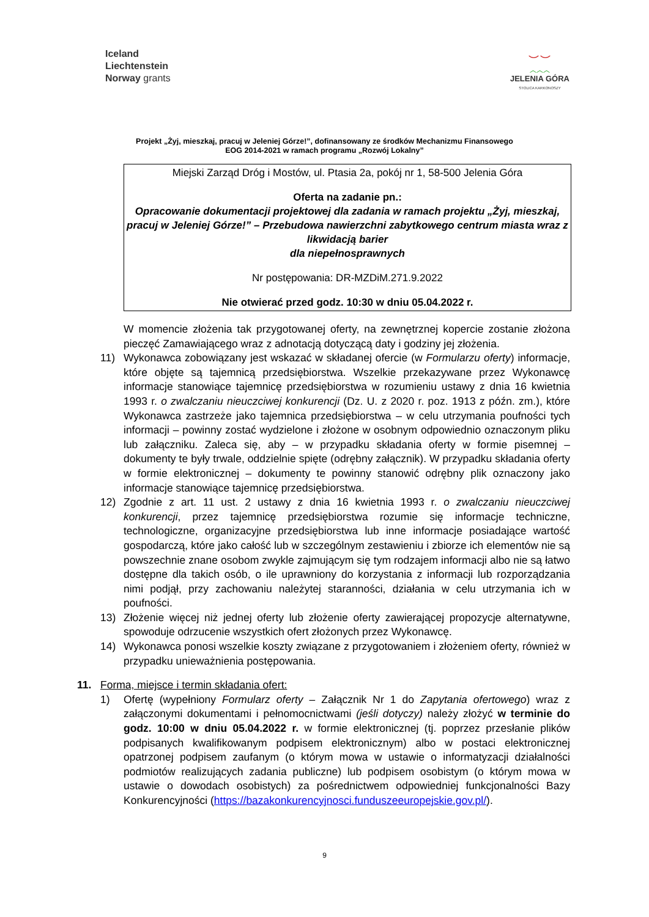Iceland
Liechtenstein
Norway grants
⌣⌣
︿︿︿
JELENIA GÓRA
STOLICA KARKONOSZY
Projekt „Żyj, mieszkaj, pracuj w Jeleniej Górze!”, dofinansowany ze środków Mechanizmu Finansowego
EOG 2014-2021 w ramach programu „Rozwój Lokalny”
Miejski Zarząd Dróg i Mostów, ul. Ptasia 2a, pokój nr 1, 58-500 Jelenia Góra
Oferta na zadanie pn.:
Opracowanie dokumentacji projektowej dla zadania w ramach projektu „Żyj, mieszkaj, pracuj w Jeleniej Górze!” – Przebudowa nawierzchni zabytkowego centrum miasta wraz z likwidacją barier
dla niepełnosprawnych
Nr postępowania: DR-MZDiM.271.9.2022
Nie otwierać przed godz. 10:30 w dniu 05.04.2022 r.
W momencie złożenia tak przygotowanej oferty, na zewnętrznej kopercie zostanie złożona pieczęć Zamawiającego wraz z adnotacją dotyczącą daty i godziny jej złożenia.
11) Wykonawca zobowiązany jest wskazać w składanej ofercie (w Formularzu oferty) informacje, które objęte są tajemnicą przedsiębiorstwa. Wszelkie przekazywane przez Wykonawcę informacje stanowiące tajemnicę przedsiębiorstwa w rozumieniu ustawy z dnia 16 kwietnia 1993 r. o zwalczaniu nieuczciwej konkurencji (Dz. U. z 2020 r. poz. 1913 z późn. zm.), które Wykonawca zastrzeże jako tajemnica przedsiębiorstwa – w celu utrzymania poufności tych informacji – powinny zostać wydzielone i złożone w osobnym odpowiednio oznaczonym pliku lub załączniku. Zaleca się, aby – w przypadku składania oferty w formie pisemnej – dokumenty te były trwale, oddzielnie spięte (odrębny załącznik). W przypadku składania oferty w formie elektronicznej – dokumenty te powinny stanowić odrębny plik oznaczony jako informacje stanowiące tajemnicę przedsiębiorstwa.
12) Zgodnie z art. 11 ust. 2 ustawy z dnia 16 kwietnia 1993 r. o zwalczaniu nieuczciwej konkurencji, przez tajemnicę przedsiębiorstwa rozumie się informacje techniczne, technologiczne, organizacyjne przedsiębiorstwa lub inne informacje posiadające wartość gospodarczą, które jako całość lub w szczególnym zestawieniu i zbiorze ich elementów nie są powszechnie znane osobom zwykle zajmującym się tym rodzajem informacji albo nie są łatwo dostępne dla takich osób, o ile uprawniony do korzystania z informacji lub rozporządzania nimi podjął, przy zachowaniu należytej staranności, działania w celu utrzymania ich w poufności.
13) Złożenie więcej niż jednej oferty lub złożenie oferty zawierającej propozycje alternatywne, spowoduje odrzucenie wszystkich ofert złożonych przez Wykonawcę.
14) Wykonawca ponosi wszelkie koszty związane z przygotowaniem i złożeniem oferty, również w przypadku unieważnienia postępowania.
11. Forma, miejsce i termin składania ofert:
1) Ofertę (wypełniony Formularz oferty – Załącznik Nr 1 do Zapytania ofertowego) wraz z załączonymi dokumentami i pełnomocnictwami (jeśli dotyczy) należy złożyć w terminie do godz. 10:00 w dniu 05.04.2022 r. w formie elektronicznej (tj. poprzez przesłanie plików podpisanych kwalifikowanym podpisem elektronicznym) albo w postaci elektronicznej opatrzonej podpisem zaufanym (o którym mowa w ustawie o informatyzacji działalności podmiotów realizujących zadania publiczne) lub podpisem osobistym (o którym mowa w ustawie o dowodach osobistych) za pośrednictwem odpowiedniej funkcjonalności Bazy Konkurencyjności (https://bazakonkurencyjnosci.funduszeeuropejskie.gov.pl/).
9